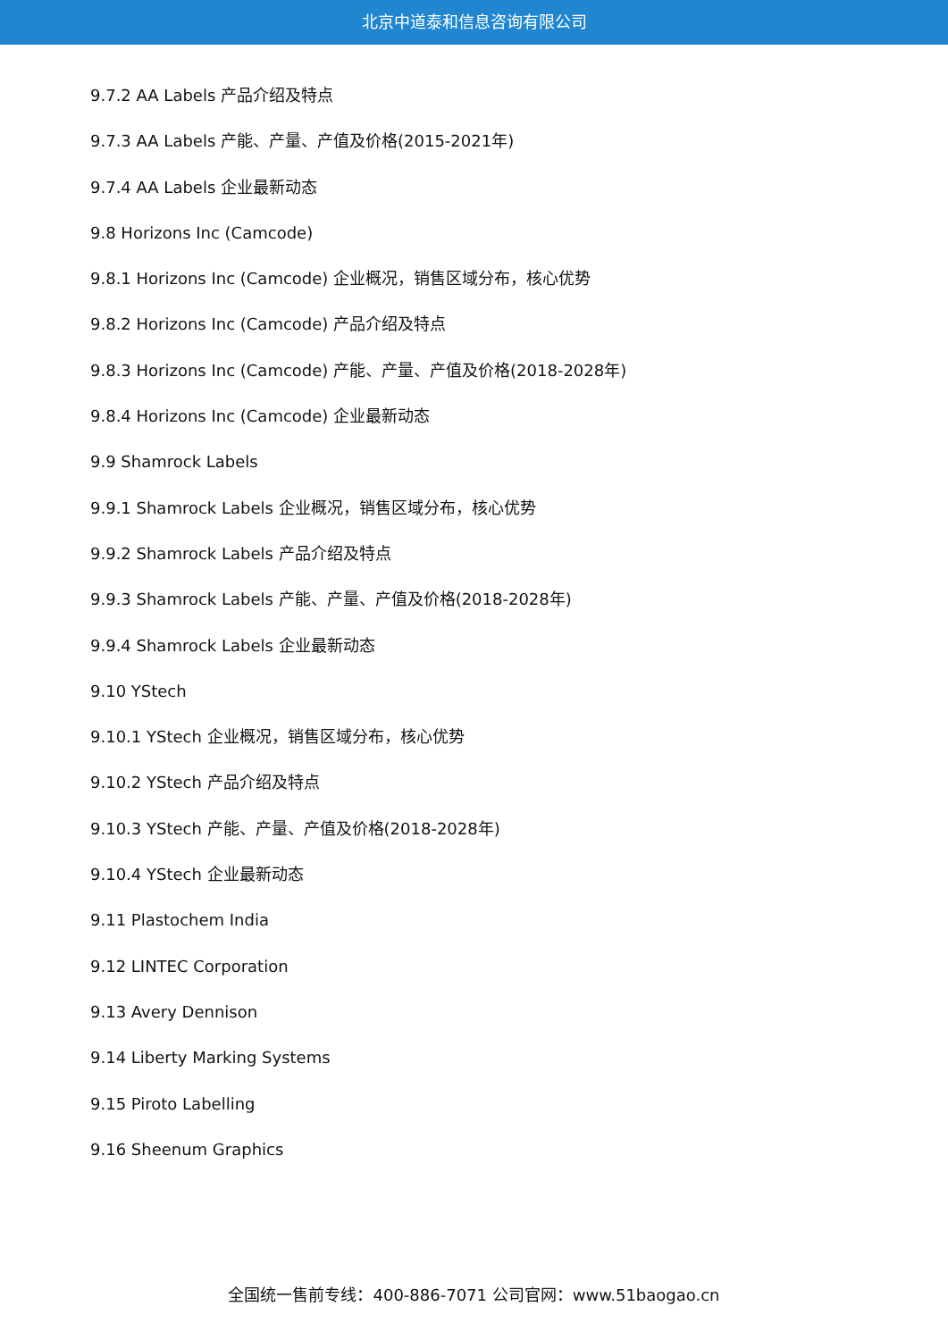北京中道泰和信息咨询有限公司
9.7.2 AA Labels 产品介绍及特点
9.7.3 AA Labels 产能、产量、产值及价格(2015-2021年)
9.7.4 AA Labels 企业最新动态
9.8 Horizons Inc (Camcode)
9.8.1 Horizons Inc (Camcode) 企业概况，销售区域分布，核心优势
9.8.2 Horizons Inc (Camcode) 产品介绍及特点
9.8.3 Horizons Inc (Camcode) 产能、产量、产值及价格(2018-2028年)
9.8.4 Horizons Inc (Camcode) 企业最新动态
9.9 Shamrock Labels
9.9.1 Shamrock Labels 企业概况，销售区域分布，核心优势
9.9.2 Shamrock Labels 产品介绍及特点
9.9.3 Shamrock Labels 产能、产量、产值及价格(2018-2028年)
9.9.4 Shamrock Labels 企业最新动态
9.10 YStech
9.10.1 YStech 企业概况，销售区域分布，核心优势
9.10.2 YStech 产品介绍及特点
9.10.3 YStech 产能、产量、产值及价格(2018-2028年)
9.10.4 YStech 企业最新动态
9.11 Plastochem India
9.12 LINTEC Corporation
9.13 Avery Dennison
9.14 Liberty Marking Systems
9.15 Piroto Labelling
9.16 Sheenum Graphics
全国统一售前专线：400-886-7071 公司官网：www.51baogao.cn